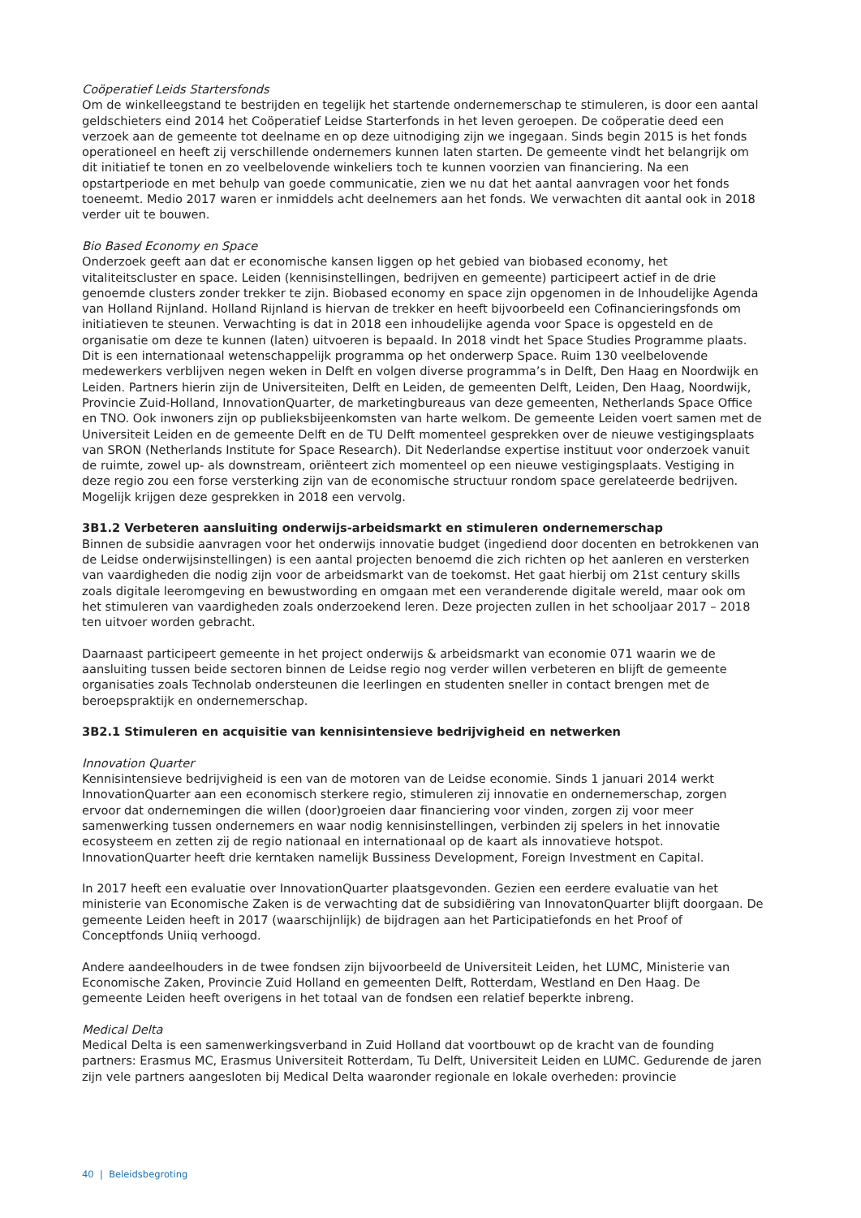Coöperatief Leids Startersfonds
Om de winkelleegstand te bestrijden en tegelijk het startende ondernemerschap te stimuleren, is door een aantal geldschieters eind 2014 het Coöperatief Leidse Starterfonds in het leven geroepen. De coöperatie deed een verzoek aan de gemeente tot deelname en op deze uitnodiging zijn we ingegaan. Sinds begin 2015 is het fonds operationeel en heeft zij verschillende ondernemers kunnen laten starten. De gemeente vindt het belangrijk om dit initiatief te tonen en zo veelbelovende winkeliers toch te kunnen voorzien van financiering. Na een opstartperiode en met behulp van goede communicatie, zien we nu dat het aantal aanvragen voor het fonds toeneemt. Medio 2017 waren er inmiddels acht deelnemers aan het fonds. We verwachten dit aantal ook in 2018 verder uit te bouwen.
Bio Based Economy en Space
Onderzoek geeft aan dat er economische kansen liggen op het gebied van biobased economy, het vitaliteitscluster en space. Leiden (kennisinstellingen, bedrijven en gemeente) participeert actief in de drie genoemde clusters zonder trekker te zijn. Biobased economy en space zijn opgenomen in de Inhoudelijke Agenda van Holland Rijnland. Holland Rijnland is hiervan de trekker en heeft bijvoorbeeld een Cofinancieringsfonds om initiatieven te steunen. Verwachting is dat in 2018 een inhoudelijke agenda voor Space is opgesteld en de organisatie om deze te kunnen (laten) uitvoeren is bepaald. In 2018 vindt het Space Studies Programme plaats. Dit is een internationaal wetenschappelijk programma op het onderwerp Space. Ruim 130 veelbelovende medewerkers verblijven negen weken in Delft en volgen diverse programma’s in Delft, Den Haag en Noordwijk en Leiden. Partners hierin zijn de Universiteiten, Delft en Leiden, de gemeenten Delft, Leiden, Den Haag, Noordwijk, Provincie Zuid-Holland, InnovationQuarter, de marketingbureaus van deze gemeenten, Netherlands Space Office en TNO. Ook inwoners zijn op publieksbijeenkomsten van harte welkom. De gemeente Leiden voert samen met de Universiteit Leiden en de gemeente Delft en de TU Delft momenteel gesprekken over de nieuwe vestigingsplaats van SRON (Netherlands Institute for Space Research). Dit Nederlandse expertise instituut voor onderzoek vanuit de ruimte, zowel up- als downstream, oriënteert zich momenteel op een nieuwe vestigingsplaats. Vestiging in deze regio zou een forse versterking zijn van de economische structuur rondom space gerelateerde bedrijven. Mogelijk krijgen deze gesprekken in 2018 een vervolg.
3B1.2 Verbeteren aansluiting onderwijs-arbeidsmarkt en stimuleren ondernemerschap
Binnen de subsidie aanvragen voor het onderwijs innovatie budget (ingediend door docenten en betrokkenen van de Leidse onderwijsinstellingen) is een aantal projecten benoemd die zich richten op het aanleren en versterken van vaardigheden die nodig zijn voor de arbeidsmarkt van de toekomst. Het gaat hierbij om 21st century skills zoals digitale leeromgeving en bewustwording en omgaan met een veranderende digitale wereld, maar ook om het stimuleren van vaardigheden zoals onderzoekend leren. Deze projecten zullen in het schooljaar 2017 – 2018 ten uitvoer worden gebracht.
Daarnaast participeert gemeente in het project onderwijs & arbeidsmarkt van economie 071 waarin we de aansluiting tussen beide sectoren binnen de Leidse regio nog verder willen verbeteren en blijft de gemeente organisaties zoals Technolab ondersteunen die leerlingen en studenten sneller in contact brengen met de beroepspraktijk en ondernemerschap.
3B2.1 Stimuleren en acquisitie van kennisintensieve bedrijvigheid en netwerken
Innovation Quarter
Kennisintensieve bedrijvigheid is een van de motoren van de Leidse economie. Sinds 1 januari 2014 werkt InnovationQuarter aan een economisch sterkere regio, stimuleren zij innovatie en ondernemerschap, zorgen ervoor dat ondernemingen die willen (door)groeien daar financiering voor vinden, zorgen zij voor meer samenwerking tussen ondernemers en waar nodig kennisinstellingen, verbinden zij spelers in het innovatie ecosysteem en zetten zij de regio nationaal en internationaal op de kaart als innovatieve hotspot. InnovationQuarter heeft drie kerntaken namelijk Bussiness Development, Foreign Investment en Capital.
In 2017 heeft een evaluatie over InnovationQuarter plaatsgevonden. Gezien een eerdere evaluatie van het ministerie van Economische Zaken is de verwachting dat de subsidiëring van InnovatonQuarter blijft doorgaan. De gemeente Leiden heeft in 2017 (waarschijnlijk) de bijdragen aan het Participatiefonds en het Proof of Conceptfonds Uniiq verhoogd.
Andere aandeelhouders in de twee fondsen zijn bijvoorbeeld de Universiteit Leiden, het LUMC, Ministerie van Economische Zaken, Provincie Zuid Holland en gemeenten Delft, Rotterdam, Westland en Den Haag. De gemeente Leiden heeft overigens in het totaal van de fondsen een relatief beperkte inbreng.
Medical Delta
Medical Delta is een samenwerkingsverband in Zuid Holland dat voortbouwt op de kracht van de founding partners: Erasmus MC, Erasmus Universiteit Rotterdam, Tu Delft, Universiteit Leiden en LUMC. Gedurende de jaren zijn vele partners aangesloten bij Medical Delta waaronder regionale en lokale overheden: provincie
40 | Beleidsbegroting